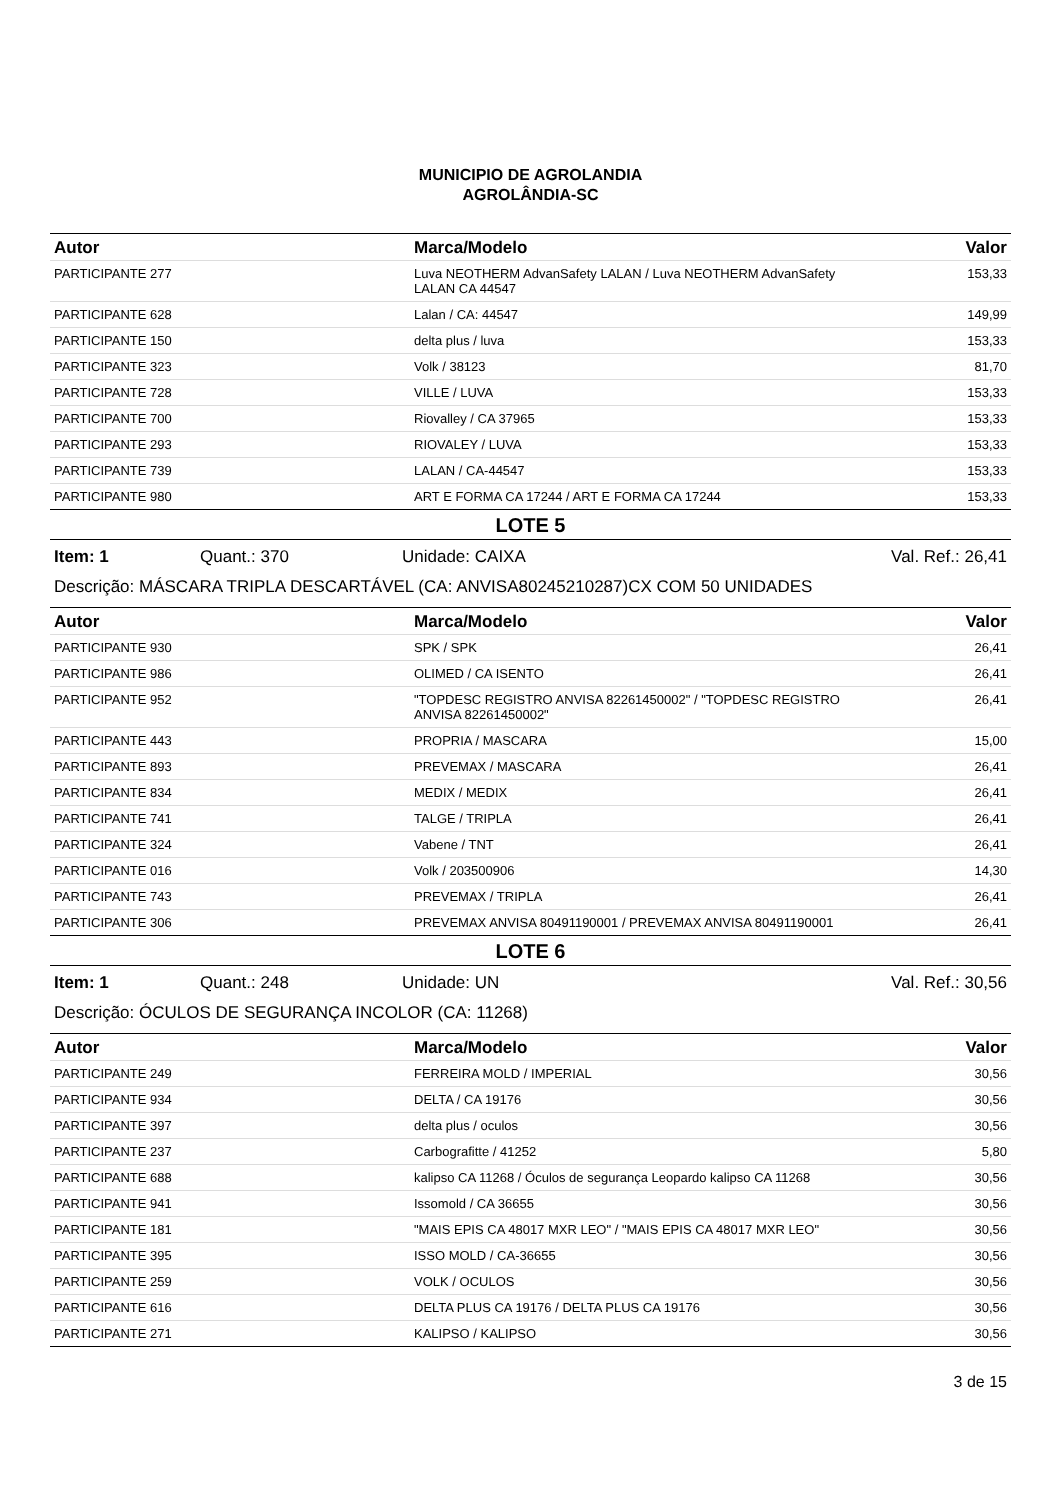MUNICIPIO DE AGROLANDIA
AGROLÂNDIA-SC
| Autor | Marca/Modelo | Valor |
| --- | --- | --- |
| PARTICIPANTE 277 | Luva NEOTHERM AdvanSafety LALAN / Luva NEOTHERM AdvanSafety LALAN CA 44547 | 153,33 |
| PARTICIPANTE 628 | Lalan / CA: 44547 | 149,99 |
| PARTICIPANTE 150 | delta plus / luva | 153,33 |
| PARTICIPANTE 323 | Volk / 38123 | 81,70 |
| PARTICIPANTE 728 | VILLE / LUVA | 153,33 |
| PARTICIPANTE 700 | Riovalley / CA 37965 | 153,33 |
| PARTICIPANTE 293 | RIOVALEY / LUVA | 153,33 |
| PARTICIPANTE 739 | LALAN / CA-44547 | 153,33 |
| PARTICIPANTE 980 | ART E FORMA CA 17244 / ART E FORMA CA 17244 | 153,33 |
LOTE 5
Item: 1 Quant.: 370 Unidade: CAIXA Val. Ref.: 26,41
Descrição: MÁSCARA TRIPLA DESCARTÁVEL (CA: ANVISA80245210287)CX COM 50 UNIDADES
| Autor | Marca/Modelo | Valor |
| --- | --- | --- |
| PARTICIPANTE 930 | SPK / SPK | 26,41 |
| PARTICIPANTE 986 | OLIMED / CA ISENTO | 26,41 |
| PARTICIPANTE 952 | "TOPDESC REGISTRO ANVISA 82261450002" / "TOPDESC REGISTRO ANVISA 82261450002" | 26,41 |
| PARTICIPANTE 443 | PROPRIA / MASCARA | 15,00 |
| PARTICIPANTE 893 | PREVEMAX / MASCARA | 26,41 |
| PARTICIPANTE 834 | MEDIX / MEDIX | 26,41 |
| PARTICIPANTE 741 | TALGE / TRIPLA | 26,41 |
| PARTICIPANTE 324 | Vabene / TNT | 26,41 |
| PARTICIPANTE 016 | Volk / 203500906 | 14,30 |
| PARTICIPANTE 743 | PREVEMAX / TRIPLA | 26,41 |
| PARTICIPANTE 306 | PREVEMAX ANVISA 80491190001 / PREVEMAX ANVISA 80491190001 | 26,41 |
LOTE 6
Item: 1 Quant.: 248 Unidade: UN Val. Ref.: 30,56
Descrição: ÓCULOS DE SEGURANÇA INCOLOR (CA: 11268)
| Autor | Marca/Modelo | Valor |
| --- | --- | --- |
| PARTICIPANTE 249 | FERREIRA MOLD / IMPERIAL | 30,56 |
| PARTICIPANTE 934 | DELTA / CA 19176 | 30,56 |
| PARTICIPANTE 397 | delta plus / oculos | 30,56 |
| PARTICIPANTE 237 | Carbografitte / 41252 | 5,80 |
| PARTICIPANTE 688 | kalipso CA 11268 / Óculos de segurança Leopardo kalipso CA 11268 | 30,56 |
| PARTICIPANTE 941 | Issomold / CA 36655 | 30,56 |
| PARTICIPANTE 181 | "MAIS EPIS CA 48017 MXR LEO" / "MAIS EPIS CA 48017 MXR LEO" | 30,56 |
| PARTICIPANTE 395 | ISSO MOLD / CA-36655 | 30,56 |
| PARTICIPANTE 259 | VOLK / OCULOS | 30,56 |
| PARTICIPANTE 616 | DELTA PLUS CA 19176 / DELTA PLUS CA 19176 | 30,56 |
| PARTICIPANTE 271 | KALIPSO / KALIPSO | 30,56 |
3 de 15